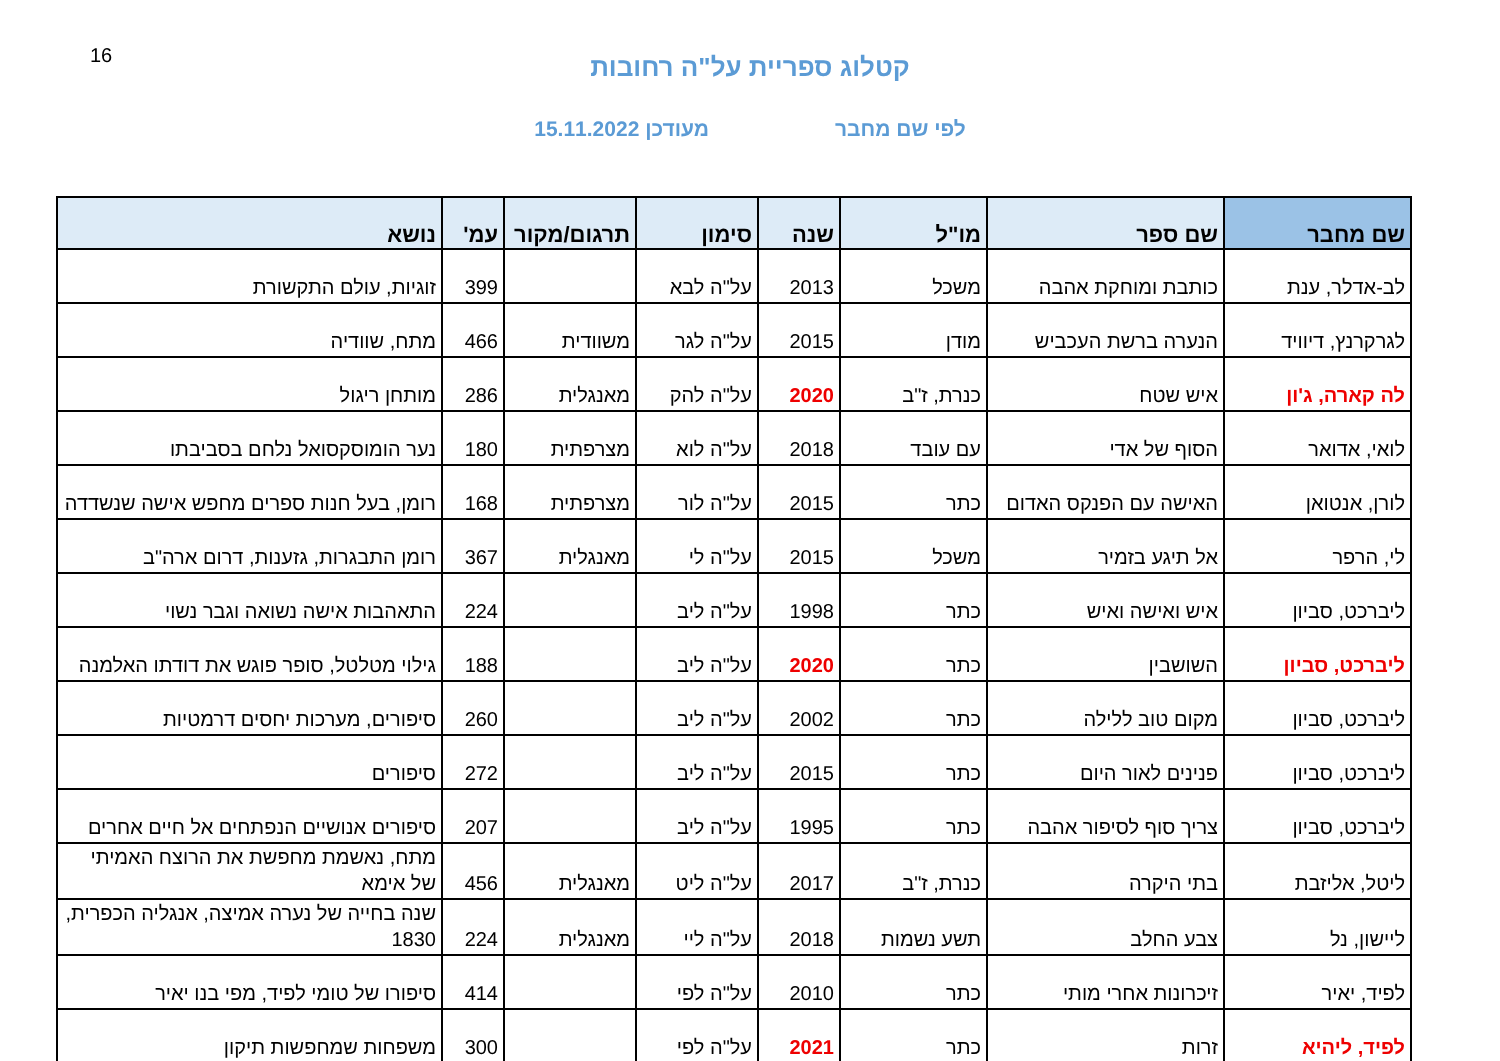16
קטלוג ספריית על"ה רחובות
לפי שם מחבר מעודכן 15.11.2022
| שם מחבר | שם ספר | מו"ל | שנה | סימון | תרגום/מקור | עמ' | נושא |
| --- | --- | --- | --- | --- | --- | --- | --- |
| לב-אדלר, ענת | כותבת ומוחקת אהבה | משכל | 2013 | על"ה לבא | | 399 | זוגיות, עולם התקשורת |
| לגרקרנץ, דיוויד | הנערה ברשת העכביש | מודן | 2015 | על"ה לגר | משוודית | 466 | מתח, שוודיה |
| לה קארה, ג'ון | איש שטח | כנרת, ז"ב | 2020 | על"ה להק | מאנגלית | 286 | מותחן ריגול |
| לואי, אדואר | הסוף של אדי | עם עובד | 2018 | על"ה לוא | מצרפתית | 180 | נער הומוסקסואל נלחם בסביבתו |
| לורן, אנטואן | האישה עם הפנקס האדום | כתר | 2015 | על"ה לור | מצרפתית | 168 | רומן, בעל חנות ספרים מחפש אישה שנשדדה |
| לי, הרפר | אל תיגע בזמיר | משכל | 2015 | על"ה לי | מאנגלית | 367 | רומן התבגרות, גזענות, דרום ארה"ב |
| ליברכט, סביון | איש ואישה ואיש | כתר | 1998 | על"ה ליב | | 224 | התאהבות אישה נשואה וגבר נשוי |
| ליברכט, סביון | השושבין | כתר | 2020 | על"ה ליב | | 188 | גילוי מטלטל, סופר פוגש את דודתו האלמנה |
| ליברכט, סביון | מקום טוב ללילה | כתר | 2002 | על"ה ליב | | 260 | סיפורים, מערכות יחסים דרמטיות |
| ליברכט, סביון | פנינים לאור היום | כתר | 2015 | על"ה ליב | | 272 | סיפורים |
| ליברכט, סביון | צריך סוף לסיפור אהבה | כתר | 1995 | על"ה ליב | | 207 | סיפורים אנושיים הנפתחים אל חיים אחרים |
| ליטל, אליזבת | בתי היקרה | כנרת, ז"ב | 2017 | על"ה ליט | מאנגלית | 456 | מתח, נאשמת מחפשת את הרוצח האמיתי של אימא |
| ליישון, נל | צבע החלב | תשע נשמות | 2018 | על"ה ליי | מאנגלית | 224 | שנה בחייה של נערה אמיצה, אנגליה הכפרית, 1830 |
| לפיד, יאיר | זיכרונות אחרי מותי | כתר | 2010 | על"ה לפי | | 414 | סיפורו של טומי לפיד, מפי בנו יאיר |
| לפיד, ליהיא | זרות | כתר | 2021 | על"ה לפי | | 300 | משפחות שמחפשות תיקון |